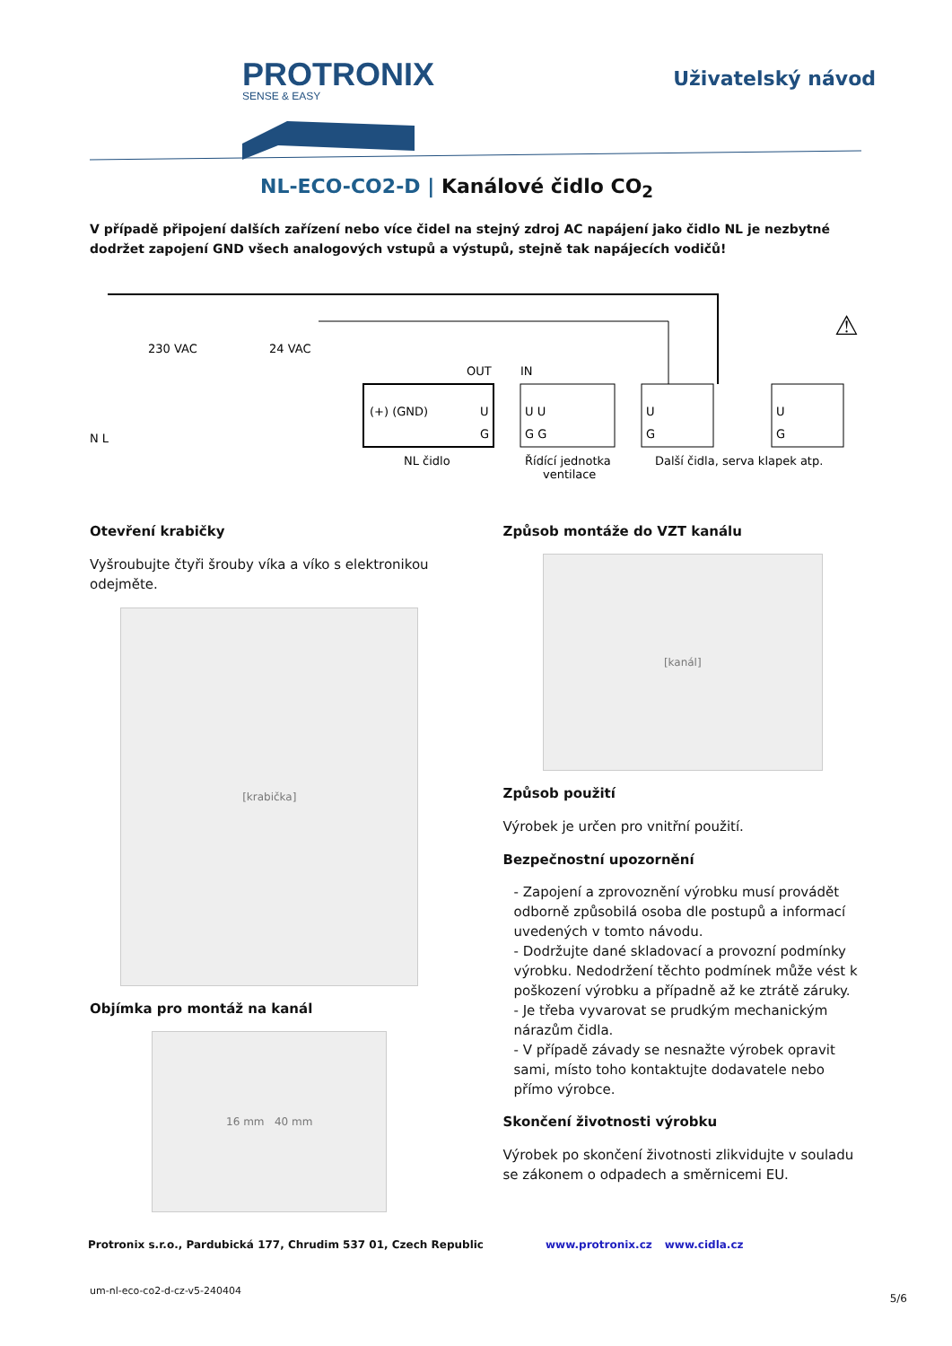PROTRONIX
SENSE & EASY
Uživatelský návod
NL-ECO-CO2-D | Kanálové čidlo CO<sub>2</sub>
V případě připojení dalších zařízení nebo více čidel na stejný zdroj AC napájení jako čidlo NL je nezbytné dodržet zapojení GND všech analogových vstupů a výstupů, stejně tak napájecích vodičů!
230 VAC
24 VAC
N L
OUT
IN
(+) (GND)
U
G
U U
G G
U
G
U
G
NL čidlo
Řídící jednotka
ventilace
Další čidla, serva klapek atp.
⚠
Otevření krabičky
Vyšroubujte čtyři šrouby víka a víko s elektronikou odejměte.
[krabička]
Objímka pro montáž na kanál
16 mm 40 mm
Způsob montáže do VZT kanálu
[kanál]
Způsob použití
Výrobek je určen pro vnitřní použití.
Bezpečnostní upozornění
- Zapojení a zprovoznění výrobku musí provádět odborně způsobilá osoba dle postupů a informací uvedených v tomto návodu.
- Dodržujte dané skladovací a provozní podmínky výrobku. Nedodržení těchto podmínek může vést k poškození výrobku a případně až ke ztrátě záruky.
- Je třeba vyvarovat se prudkým mechanickým nárazům čidla.
- V případě závady se nesnažte výrobek opravit sami, místo toho kontaktujte dodavatele nebo přímo výrobce.
Skončení životnosti výrobku
Výrobek po skončení životnosti zlikvidujte v souladu se zákonem o odpadech a směrnicemi EU.
Protronix s.r.o., Pardubická 177, Chrudim 537 01, Czech Republic www.protronix.cz www.cidla.cz
um-nl-eco-co2-d-cz-v5-240404
5/6